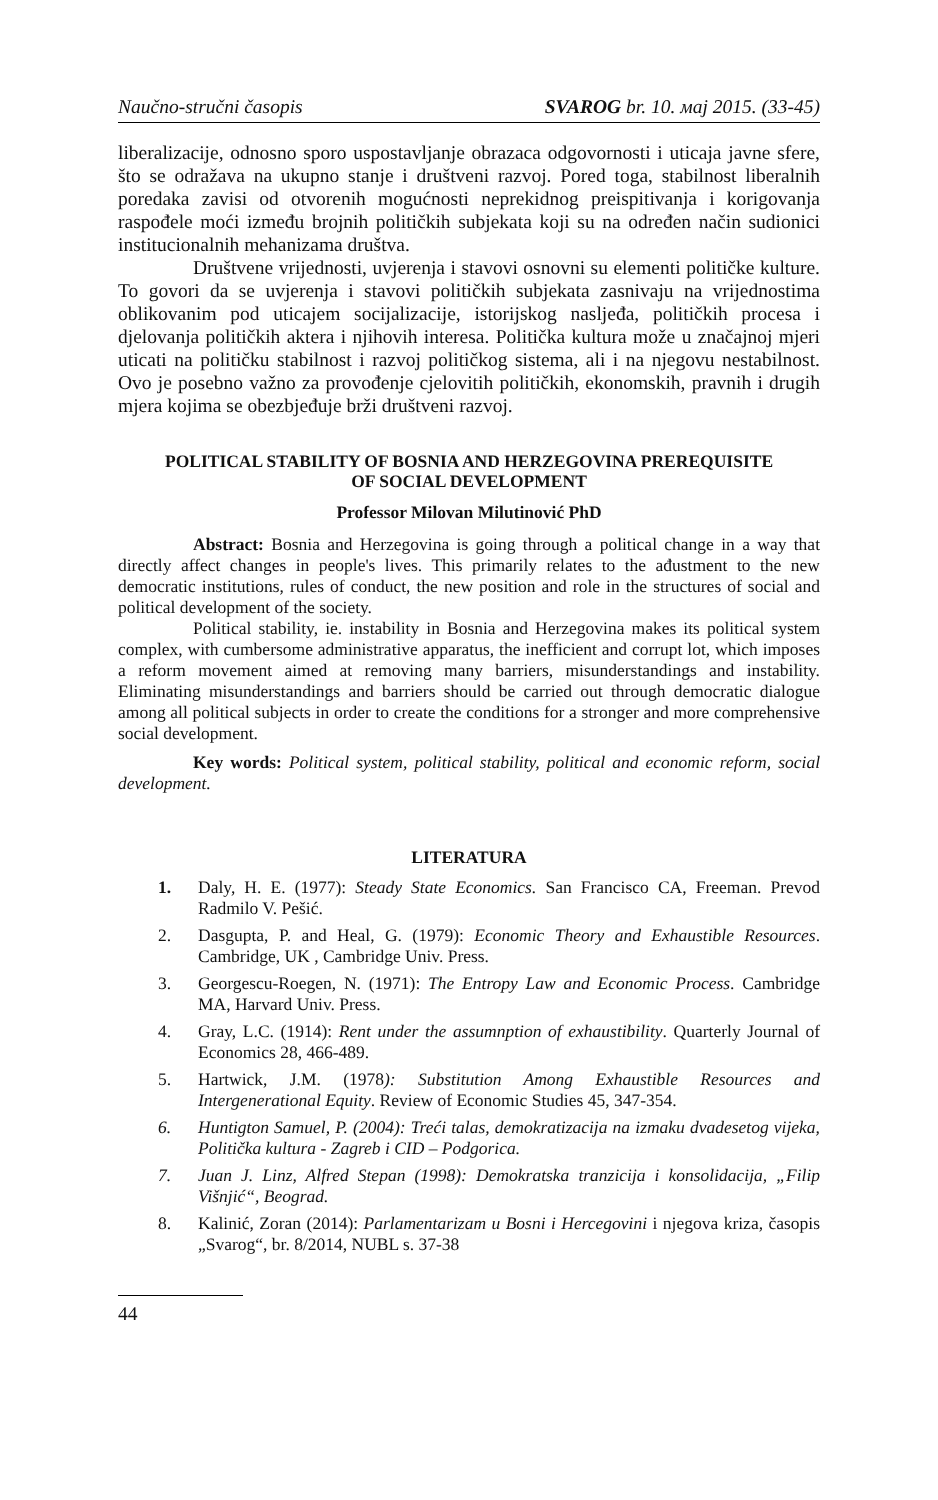Naučno-stručni časopis SVAROG br. 10. мај 2015. (33-45)
liberalizacije, odnosno sporo uspostavljanje obrazaca odgovornosti i uticaja javne sfere, što se odražava na ukupno stanje i društveni razvoj. Pored toga, stabilnost liberalnih poredaka zavisi od otvorenih mogućnosti neprekidnog preispitivanja i korigovanja raspođele moći između brojnih političkih subjekata koji su na određen način sudionici institucionalnih mehanizama društva.
Društvene vrijednosti, uvjerenja i stavovi osnovni su elementi političke kulture. To govori da se uvjerenja i stavovi političkih subjekata zasnivaju na vrijednostima oblikovanim pod uticajem socijalizacije, istorijskog nasljeđa, političkih procesa i djelovanja političkih aktera i njihovih interesa. Politička kultura može u značajnoj mjeri uticati na političku stabilnost i razvoj političkog sistema, ali i na njegovu nestabilnost. Ovo je posebno važno za provođenje cjelovitih političkih, ekonomskih, pravnih i drugih mjera kojima se obezbjeđuje brži društveni razvoj.
POLITICAL STABILITY OF BOSNIA AND HERZEGOVINA PREREQUISITE
OF SOCIAL DEVELOPMENT
Professor Milovan Milutinović PhD
Abstract: Bosnia and Herzegovina is going through a political change in a way that directly affect changes in people's lives. This primarily relates to the ađustment to the new democratic institutions, rules of conduct, the new position and role in the structures of social and political development of the society.
Political stability, ie. instability in Bosnia and Herzegovina makes its political system complex, with cumbersome administrative apparatus, the inefficient and corrupt lot, which imposes a reform movement aimed at removing many barriers, misunderstandings and instability. Eliminating misunderstandings and barriers should be carried out through democratic dialogue among all political subjects in order to create the conditions for a stronger and more comprehensive social development.
Key words: Political system, political stability, political and economic reform, social development.
LITERATURA
1. Daly, H. E. (1977): Steady State Economics. San Francisco CA, Freeman. Prevod Radmilo V. Pešić.
2. Dasgupta, P. and Heal, G. (1979): Economic Theory and Exhaustible Resources. Cambridge, UK , Cambridge Univ. Press.
3. Georgescu-Roegen, N. (1971): The Entropy Law and Economic Process. Cambridge MA, Harvard Univ. Press.
4. Gray, L.C. (1914): Rent under the assumnption of exhaustibility. Quarterly Journal of Economics 28, 466-489.
5. Hartwick, J.M. (1978): Substitution Among Exhaustible Resources and Intergenerational Equity. Review of Economic Studies 45, 347-354.
6. Huntigton Samuel, P. (2004): Treći talas, demokratizacija na izmaku dvadesetog vijeka, Politička kultura - Zagreb i CID – Podgorica.
7. Juan J. Linz, Alfred Stepan (1998): Demokratska tranzicija i konsolidacija, „Filip Višnjić“, Beograd.
8. Kalinić, Zoran (2014): Parlamentarizam u Bosni i Hercegovini i njegova kriza, časopis „Svarog“, br. 8/2014, NUBL s. 37-38
44